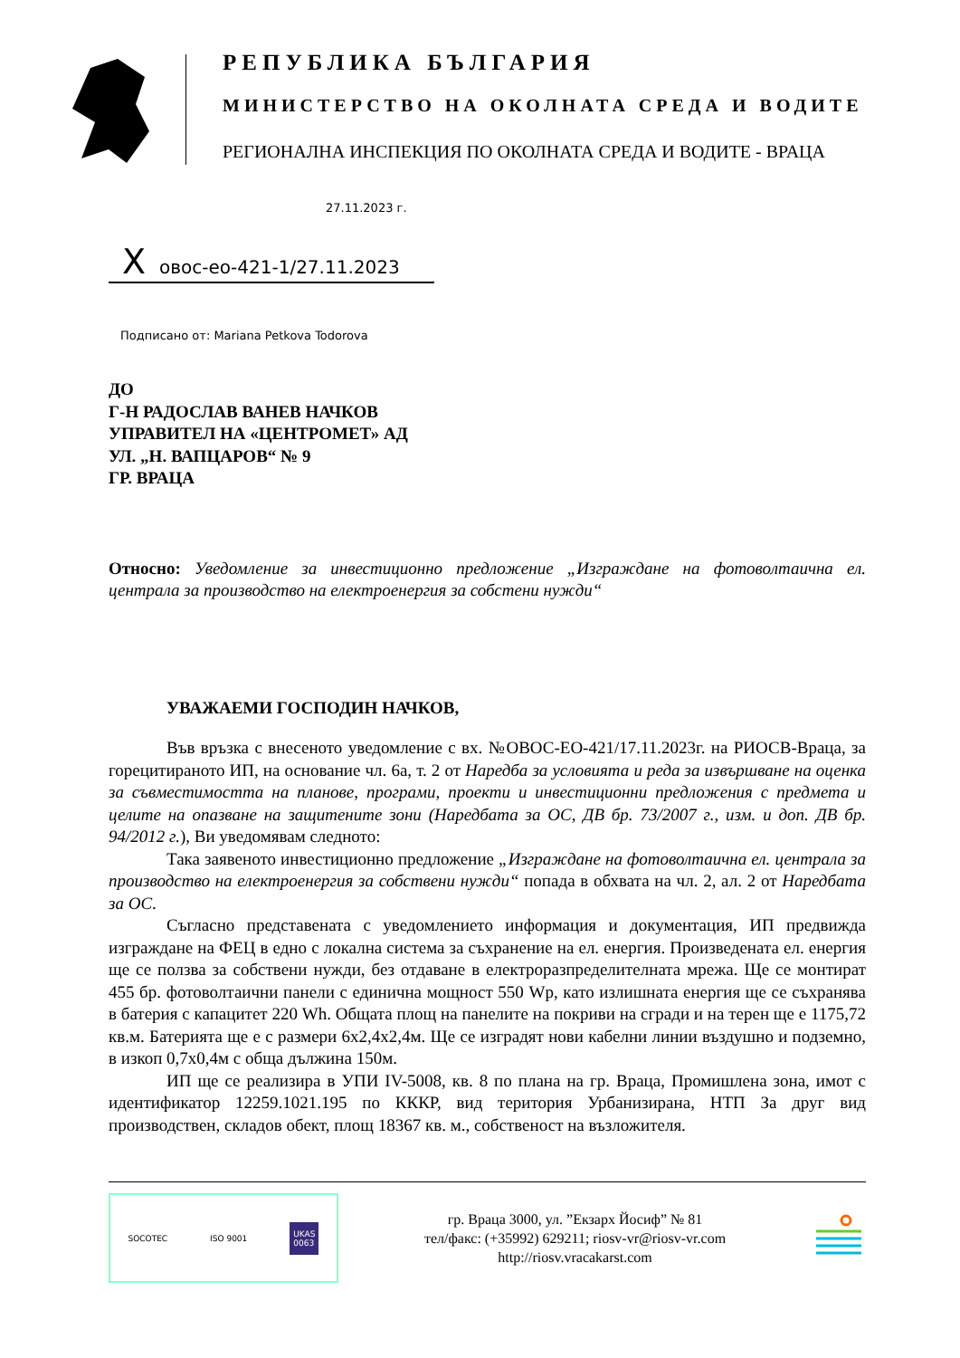РЕПУБЛИКА БЪЛГАРИЯ
МИНИСТЕРСТВО НА ОКОЛНАТА СРЕДА И ВОДИТЕ
РЕГИОНАЛНА ИНСПЕКЦИЯ ПО ОКОЛНАТА СРЕДА И ВОДИТЕ - ВРАЦА
27.11.2023 г.
Xовос-ео-421-1/27.11.2023
Подписано от: Mariana Petkova Todorova
ДО
Г-Н РАДОСЛАВ ВАНЕВ НАЧКОВ
УПРАВИТЕЛ НА «ЦЕНТРОМЕТ» АД
УЛ. „Н. ВАПЦАРОВ“ № 9
ГР. ВРАЦА
Относно: Уведомление за инвестиционно предложение „Изграждане на фотоволтаична ел. централа за производство на електроенергия за собстени нужди“
УВАЖАЕМИ ГОСПОДИН НАЧКОВ,
Във връзка с внесеното уведомление с вх. №ОВОС-ЕО-421/17.11.2023г. на РИОСВ-Враца, за горецитираното ИП, на основание чл. 6а, т. 2 от Наредба за условията и реда за извършване на оценка за съвместимостта на планове, програми, проекти и инвестиционни предложения с предмета и целите на опазване на защитените зони (Наредбата за ОС, ДВ бр. 73/2007 г., изм. и доп. ДВ бр. 94/2012 г.), Ви уведомявам следното:
Така заявеното инвестиционно предложение „Изграждане на фотоволтаична ел. централа за производство на електроенергия за собствени нужди“ попада в обхвата на чл. 2, ал. 2 от Наредбата за ОС.
Съгласно представената с уведомлението информация и документация, ИП предвижда изграждане на ФЕЦ в едно с локална система за съхранение на ел. енергия. Произведената ел. енергия ще се ползва за собствени нужди, без отдаване в електроразпределителната мрежа. Ще се монтират 455 бр. фотоволтаични панели с единична мощност 550 Wp, като излишната енергия ще се съхранява в батерия с капацитет 220 Wh. Общата площ на панелите на покриви на сгради и на терен ще е 1175,72 кв.м. Батерията ще е с размери 6х2,4х2,4м. Ще се изградят нови кабелни линии въздушно и подземно, в изкоп 0,7х0,4м с обща дължина 150м.
ИП ще се реализира в УПИ IV-5008, кв. 8 по плана на гр. Враца, Промишлена зона, имот с идентификатор 12259.1021.195 по КККР, вид територия Урбанизирана, НТП За друг вид производствен, складов обект, площ 18367 кв. м., собственост на възложителя.
SOCOTEC ISO 9001 UKAS
0063
гр. Враца 3000, ул. ”Екзарх Йосиф” № 81
тел/факс: (+35992) 629211; riosv-vr@riosv-vr.com
http://riosv.vracakarst.com